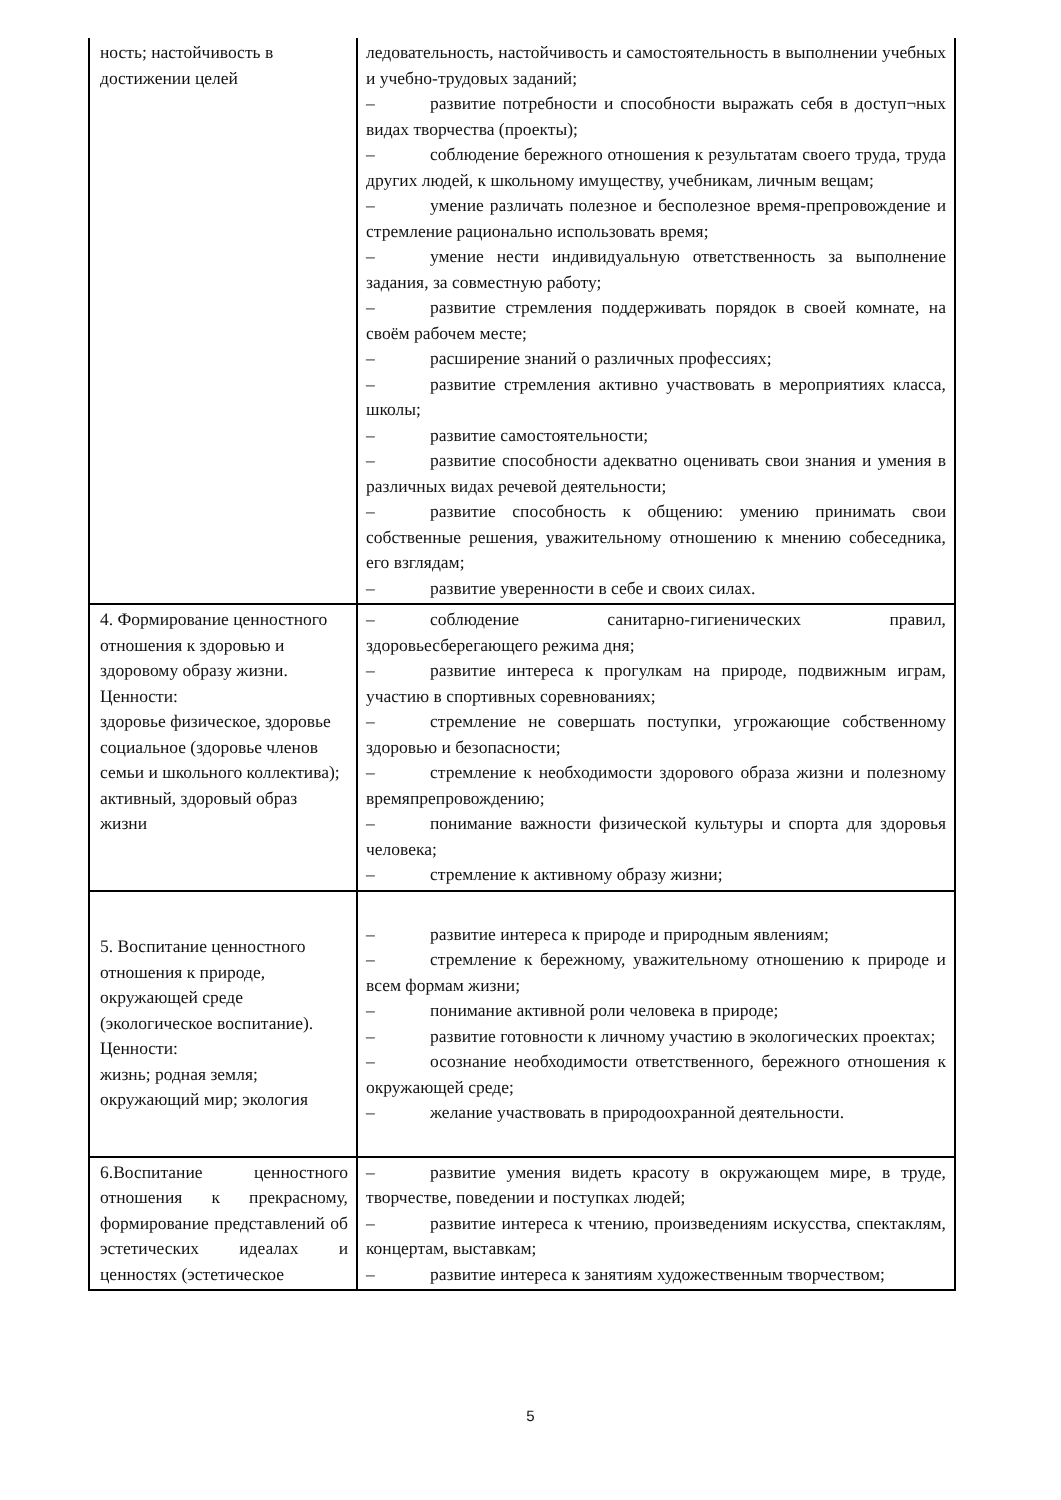| ность; настойчивость в достижении целей | ледовательность, настойчивость и самостоятельность в выполнении учебных и учебно-трудовых заданий; – развитие потребности и способности выражать себя в доступ¬ных видах творчества (проекты); – соблюдение бережного отношения к результатам своего труда, труда других людей, к школьному имуществу, учебникам, личным вещам; – умение различать полезное и бесполезное время-препровождение и стремление рационально использовать время; – умение нести индивидуальную ответственность за выполнение задания, за совместную работу; – развитие стремления поддерживать порядок в своей комнате, на своём рабочем месте; – расширение знаний о различных профессиях; – развитие стремления активно участвовать в мероприятиях класса, школы; – развитие самостоятельности; – развитие способности адекватно оценивать свои знания и умения в различных видах речевой деятельности; – развитие способность к общению: умению принимать свои собственные решения, уважительному отношению к мнению собеседника, его взглядам; – развитие уверенности в себе и своих силах. |
| 4. Формирование ценностного отношения к здоровью и здоровому образу жизни. Ценности: здоровье физическое, здоровье социальное (здоровье членов семьи и школьного коллектива); активный, здоровый образ жизни | – соблюдение санитарно-гигиенических правил, здоровьесберегающего режима дня; – развитие интереса к прогулкам на природе, подвижным играм, участию в спортивных соревнованиях; – стремление не совершать поступки, угрожающие собственному здоровью и безопасности; – стремление к необходимости здорового образа жизни и полезному времяпрепровождению; – понимание важности физической культуры и спорта для здоровья человека; – стремление к активному образу жизни; |
| 5. Воспитание ценностного отношения к природе, окружающей среде (экологическое воспитание). Ценности: жизнь; родная земля; окружающий мир; экология | – развитие интереса к природе и природным явлениям; – стремление к бережному, уважительному отношению к природе и всем формам жизни; – понимание активной роли человека в природе; – развитие готовности к личному участию в экологических проектах; – осознание необходимости ответственного, бережного отношения к окружающей среде; – желание участвовать в природоохранной деятельности. |
| 6.Воспитание ценностного отношения к прекрасному, формирование представлений об эстетических идеалах и ценностях (эстетическое | – развитие умения видеть красоту в окружающем мире, в труде, творчестве, поведении и поступках людей; – развитие интереса к чтению, произведениям искусства, спектаклям, концертам, выставкам; – развитие интереса к занятиям художественным творчеством; |
5